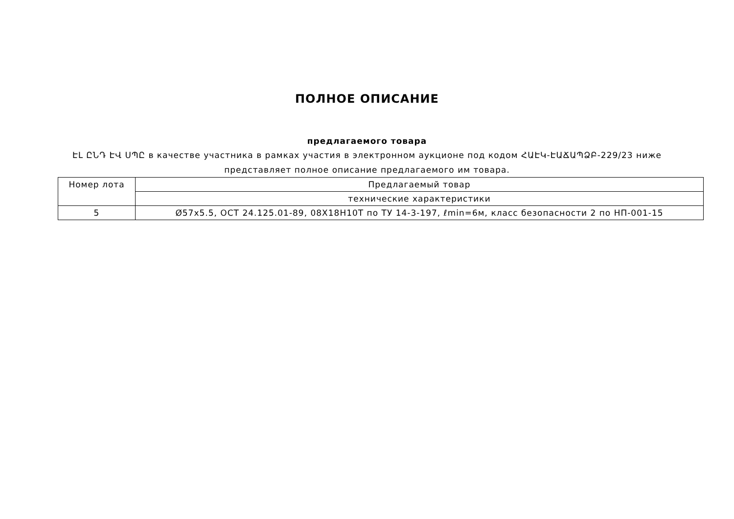ПОЛНОЕ ОПИСАНИЕ
предлагаемого товара
ԷԼ ԸՆԴ ԷՎ ՍՊԸ в качестве участника в рамках участия в электронном аукционе под кодом ՀԱԷԿ-ԷԱՃԱՊՁԲ-229/23 ниже представляет полное описание предлагаемого им товара.
| Номер лота | Предлагаемый товар |
| --- | --- |
| | технические характеристики |
| 5 | Ø57x5.5, ОСТ 24.125.01-89, 08Х18Н10Т по ТУ 14-3-197, ℓmin=6м, класс безопасности 2 по НП-001-15 |